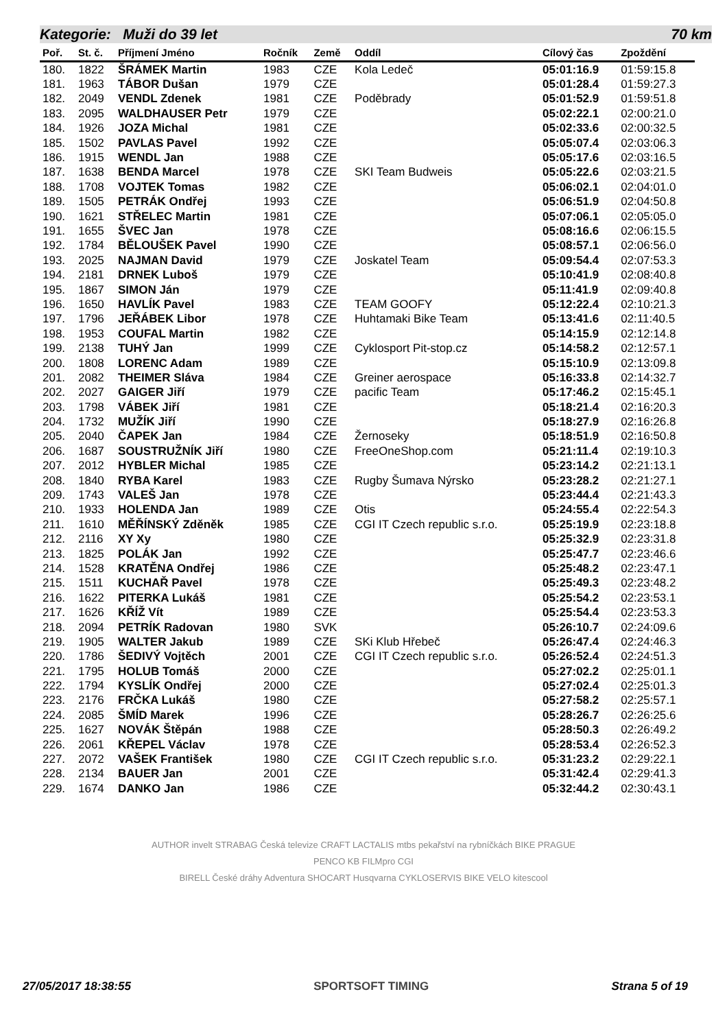Kategorie: Muži do 39 let 70 km
| Poř. | St. č. | Příjmení Jméno | Ročník | Země | Oddíl | Cílový čas | Zpoždění |
| --- | --- | --- | --- | --- | --- | --- | --- |
| 180. | 1822 | ŠRÁMEK Martin | 1983 | CZE | Kola Ledeč | 05:01:16.9 | 01:59:15.8 |
| 181. | 1963 | TÁBOR Dušan | 1979 | CZE | | 05:01:28.4 | 01:59:27.3 |
| 182. | 2049 | VENDL Zdenek | 1981 | CZE | Poděbrady | 05:01:52.9 | 01:59:51.8 |
| 183. | 2095 | WALDHAUSER Petr | 1979 | CZE | | 05:02:22.1 | 02:00:21.0 |
| 184. | 1926 | JOZA Michal | 1981 | CZE | | 05:02:33.6 | 02:00:32.5 |
| 185. | 1502 | PAVLAS Pavel | 1992 | CZE | | 05:05:07.4 | 02:03:06.3 |
| 186. | 1915 | WENDL Jan | 1988 | CZE | | 05:05:17.6 | 02:03:16.5 |
| 187. | 1638 | BENDA Marcel | 1978 | CZE | SKI Team Budweis | 05:05:22.6 | 02:03:21.5 |
| 188. | 1708 | VOJTEK Tomas | 1982 | CZE | | 05:06:02.1 | 02:04:01.0 |
| 189. | 1505 | PETRÁK Ondřej | 1993 | CZE | | 05:06:51.9 | 02:04:50.8 |
| 190. | 1621 | STŘELEC Martin | 1981 | CZE | | 05:07:06.1 | 02:05:05.0 |
| 191. | 1655 | ŠVEC Jan | 1978 | CZE | | 05:08:16.6 | 02:06:15.5 |
| 192. | 1784 | BĚLOUŠEK Pavel | 1990 | CZE | | 05:08:57.1 | 02:06:56.0 |
| 193. | 2025 | NAJMAN David | 1979 | CZE | Joskatel Team | 05:09:54.4 | 02:07:53.3 |
| 194. | 2181 | DRNEK Luboš | 1979 | CZE | | 05:10:41.9 | 02:08:40.8 |
| 195. | 1867 | SIMON Ján | 1979 | CZE | | 05:11:41.9 | 02:09:40.8 |
| 196. | 1650 | HAVLÍK Pavel | 1983 | CZE | TEAM GOOFY | 05:12:22.4 | 02:10:21.3 |
| 197. | 1796 | JEŘÁBEK Libor | 1978 | CZE | Huhtamaki Bike Team | 05:13:41.6 | 02:11:40.5 |
| 198. | 1953 | COUFAL Martin | 1982 | CZE | | 05:14:15.9 | 02:12:14.8 |
| 199. | 2138 | TUHÝ Jan | 1999 | CZE | Cyklosport Pit-stop.cz | 05:14:58.2 | 02:12:57.1 |
| 200. | 1808 | LORENC Adam | 1989 | CZE | | 05:15:10.9 | 02:13:09.8 |
| 201. | 2082 | THEIMER Sláva | 1984 | CZE | Greiner aerospace | 05:16:33.8 | 02:14:32.7 |
| 202. | 2027 | GAIGER Jiří | 1979 | CZE | pacific Team | 05:17:46.2 | 02:15:45.1 |
| 203. | 1798 | VÁBEK Jiří | 1981 | CZE | | 05:18:21.4 | 02:16:20.3 |
| 204. | 1732 | MUŽÍK Jiří | 1990 | CZE | | 05:18:27.9 | 02:16:26.8 |
| 205. | 2040 | ČAPEK Jan | 1984 | CZE | Žernoseky | 05:18:51.9 | 02:16:50.8 |
| 206. | 1687 | SOUSTRUŽNÍK Jiří | 1980 | CZE | FreeOneShop.com | 05:21:11.4 | 02:19:10.3 |
| 207. | 2012 | HYBLER Michal | 1985 | CZE | | 05:23:14.2 | 02:21:13.1 |
| 208. | 1840 | RYBA Karel | 1983 | CZE | Rugby Šumava Nýrsko | 05:23:28.2 | 02:21:27.1 |
| 209. | 1743 | VALEŠ Jan | 1978 | CZE | | 05:23:44.4 | 02:21:43.3 |
| 210. | 1933 | HOLENDA Jan | 1989 | CZE | Otis | 05:24:55.4 | 02:22:54.3 |
| 211. | 1610 | MĚŘÍNSKÝ Zděněk | 1985 | CZE | CGI IT Czech republic s.r.o. | 05:25:19.9 | 02:23:18.8 |
| 212. | 2116 | XY Xy | 1980 | CZE | | 05:25:32.9 | 02:23:31.8 |
| 213. | 1825 | POLÁK Jan | 1992 | CZE | | 05:25:47.7 | 02:23:46.6 |
| 214. | 1528 | KRATĚNA Ondřej | 1986 | CZE | | 05:25:48.2 | 02:23:47.1 |
| 215. | 1511 | KUCHAŘ Pavel | 1978 | CZE | | 05:25:49.3 | 02:23:48.2 |
| 216. | 1622 | PITERKA Lukáš | 1981 | CZE | | 05:25:54.2 | 02:23:53.1 |
| 217. | 1626 | KŘÍŽ Vít | 1989 | CZE | | 05:25:54.4 | 02:23:53.3 |
| 218. | 2094 | PETRÍK Radovan | 1980 | SVK | | 05:26:10.7 | 02:24:09.6 |
| 219. | 1905 | WALTER Jakub | 1989 | CZE | SKi Klub Hřebeč | 05:26:47.4 | 02:24:46.3 |
| 220. | 1786 | ŠEDIVÝ Vojtěch | 2001 | CZE | CGI IT Czech republic s.r.o. | 05:26:52.4 | 02:24:51.3 |
| 221. | 1795 | HOLUB Tomáš | 2000 | CZE | | 05:27:02.2 | 02:25:01.1 |
| 222. | 1794 | KYSLÍK Ondřej | 2000 | CZE | | 05:27:02.4 | 02:25:01.3 |
| 223. | 2176 | FRČKA Lukáš | 1980 | CZE | | 05:27:58.2 | 02:25:57.1 |
| 224. | 2085 | ŠMÍD Marek | 1996 | CZE | | 05:28:26.7 | 02:26:25.6 |
| 225. | 1627 | NOVÁK Štěpán | 1988 | CZE | | 05:28:50.3 | 02:26:49.2 |
| 226. | 2061 | KŘEPEL Václav | 1978 | CZE | | 05:28:53.4 | 02:26:52.3 |
| 227. | 2072 | VAŠEK František | 1980 | CZE | CGI IT Czech republic s.r.o. | 05:31:23.2 | 02:29:22.1 |
| 228. | 2134 | BAUER Jan | 2001 | CZE | | 05:31:42.4 | 02:29:41.3 |
| 229. | 1674 | DANKO Jan | 1986 | CZE | | 05:32:44.2 | 02:30:43.1 |
AUTHOR invelt STRABAG Česká televize CRAFT LACTALIS mtbs pekařství na rybníčkách BIKE PRAGUE
PENCO KB FILMpro CGI
BIRELL České dráhy Adventura SHOCART Husqvarna CYKLOSERVIS BIKE VELO kitescool
27/05/2017 18:38:55 SPORTSOFT TIMING Strana 5 of 19